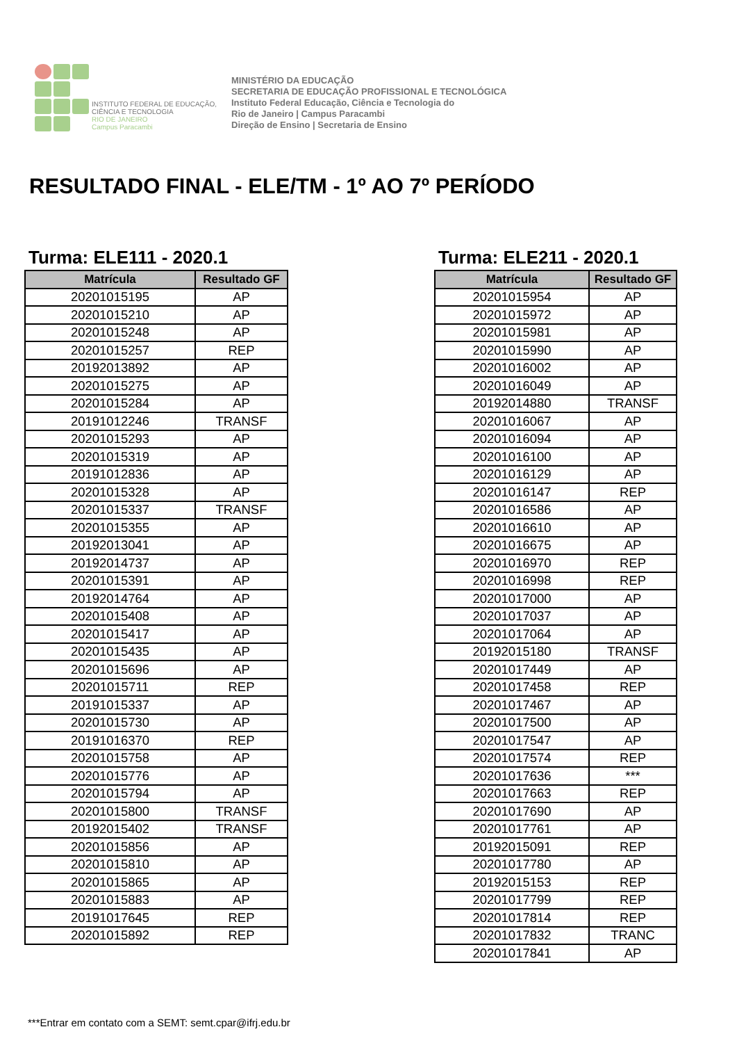INSTITUTO FEDERAL DE EDUCAÇÃO, CIÊNCIA E TECNOLOGIA
RIO DE JANEIRO
Campus Paracambi
MINISTÉRIO DA EDUCAÇÃO
SECRETARIA DE EDUCAÇÃO PROFISSIONAL E TECNOLÓGICA
Instituto Federal Educação, Ciência e Tecnologia do
Rio de Janeiro | Campus Paracambi
Direção de Ensino | Secretaria de Ensino
RESULTADO FINAL - ELE/TM - 1º AO 7º PERÍODO
Turma: ELE111 - 2020.1
| Matrícula | Resultado GF |
| --- | --- |
| 20201015195 | AP |
| 20201015210 | AP |
| 20201015248 | AP |
| 20201015257 | REP |
| 20192013892 | AP |
| 20201015275 | AP |
| 20201015284 | AP |
| 20191012246 | TRANSF |
| 20201015293 | AP |
| 20201015319 | AP |
| 20191012836 | AP |
| 20201015328 | AP |
| 20201015337 | TRANSF |
| 20201015355 | AP |
| 20192013041 | AP |
| 20192014737 | AP |
| 20201015391 | AP |
| 20192014764 | AP |
| 20201015408 | AP |
| 20201015417 | AP |
| 20201015435 | AP |
| 20201015696 | AP |
| 20201015711 | REP |
| 20191015337 | AP |
| 20201015730 | AP |
| 20191016370 | REP |
| 20201015758 | AP |
| 20201015776 | AP |
| 20201015794 | AP |
| 20201015800 | TRANSF |
| 20192015402 | TRANSF |
| 20201015856 | AP |
| 20201015810 | AP |
| 20201015865 | AP |
| 20201015883 | AP |
| 20191017645 | REP |
| 20201015892 | REP |
Turma: ELE211 - 2020.1
| Matrícula | Resultado GF |
| --- | --- |
| 20201015954 | AP |
| 20201015972 | AP |
| 20201015981 | AP |
| 20201015990 | AP |
| 20201016002 | AP |
| 20201016049 | AP |
| 20192014880 | TRANSF |
| 20201016067 | AP |
| 20201016094 | AP |
| 20201016100 | AP |
| 20201016129 | AP |
| 20201016147 | REP |
| 20201016586 | AP |
| 20201016610 | AP |
| 20201016675 | AP |
| 20201016970 | REP |
| 20201016998 | REP |
| 20201017000 | AP |
| 20201017037 | AP |
| 20201017064 | AP |
| 20192015180 | TRANSF |
| 20201017449 | AP |
| 20201017458 | REP |
| 20201017467 | AP |
| 20201017500 | AP |
| 20201017547 | AP |
| 20201017574 | REP |
| 20201017636 | *** |
| 20201017663 | REP |
| 20201017690 | AP |
| 20201017761 | AP |
| 20192015091 | REP |
| 20201017780 | AP |
| 20192015153 | REP |
| 20201017799 | REP |
| 20201017814 | REP |
| 20201017832 | TRANC |
| 20201017841 | AP |
***Entrar em contato com a SEMT: semt.cpar@ifrj.edu.br